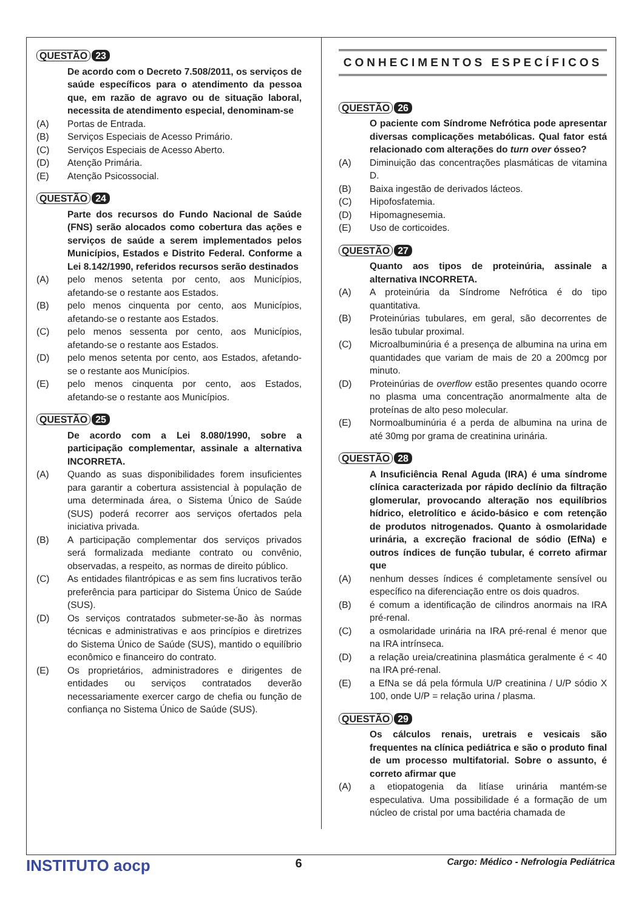QUESTÃO 23
De acordo com o Decreto 7.508/2011, os serviços de saúde específicos para o atendimento da pessoa que, em razão de agravo ou de situação laboral, necessita de atendimento especial, denominam-se
(A) Portas de Entrada.
(B) Serviços Especiais de Acesso Primário.
(C) Serviços Especiais de Acesso Aberto.
(D) Atenção Primária.
(E) Atenção Psicossocial.
QUESTÃO 24
Parte dos recursos do Fundo Nacional de Saúde (FNS) serão alocados como cobertura das ações e serviços de saúde a serem implementados pelos Municípios, Estados e Distrito Federal. Conforme a Lei 8.142/1990, referidos recursos serão destinados
(A) pelo menos setenta por cento, aos Municípios, afetando-se o restante aos Estados.
(B) pelo menos cinquenta por cento, aos Municípios, afetando-se o restante aos Estados.
(C) pelo menos sessenta por cento, aos Municípios, afetando-se o restante aos Estados.
(D) pelo menos setenta por cento, aos Estados, afetando-se o restante aos Municípios.
(E) pelo menos cinquenta por cento, aos Estados, afetando-se o restante aos Municípios.
QUESTÃO 25
De acordo com a Lei 8.080/1990, sobre a participação complementar, assinale a alternativa INCORRETA.
(A) Quando as suas disponibilidades forem insuficientes para garantir a cobertura assistencial à população de uma determinada área, o Sistema Único de Saúde (SUS) poderá recorrer aos serviços ofertados pela iniciativa privada.
(B) A participação complementar dos serviços privados será formalizada mediante contrato ou convênio, observadas, a respeito, as normas de direito público.
(C) As entidades filantrópicas e as sem fins lucrativos terão preferência para participar do Sistema Único de Saúde (SUS).
(D) Os serviços contratados submeter-se-ão às normas técnicas e administrativas e aos princípios e diretrizes do Sistema Único de Saúde (SUS), mantido o equilíbrio econômico e financeiro do contrato.
(E) Os proprietários, administradores e dirigentes de entidades ou serviços contratados deverão necessariamente exercer cargo de chefia ou função de confiança no Sistema Único de Saúde (SUS).
CONHECIMENTOS ESPECÍFICOS
QUESTÃO 26
O paciente com Síndrome Nefrótica pode apresentar diversas complicações metabólicas. Qual fator está relacionado com alterações do turn over ósseo?
(A) Diminuição das concentrações plasmáticas de vitamina D.
(B) Baixa ingestão de derivados lácteos.
(C) Hipofosfatemia.
(D) Hipomagnesemia.
(E) Uso de corticoides.
QUESTÃO 27
Quanto aos tipos de proteinúria, assinale a alternativa INCORRETA.
(A) A proteinúria da Síndrome Nefrótica é do tipo quantitativa.
(B) Proteinúrias tubulares, em geral, são decorrentes de lesão tubular proximal.
(C) Microalbuminúria é a presença de albumina na urina em quantidades que variam de mais de 20 a 200mcg por minuto.
(D) Proteinúrias de overflow estão presentes quando ocorre no plasma uma concentração anormalmente alta de proteínas de alto peso molecular.
(E) Normoalbuminúria é a perda de albumina na urina de até 30mg por grama de creatinina urinária.
QUESTÃO 28
A Insuficiência Renal Aguda (IRA) é uma síndrome clínica caracterizada por rápido declínio da filtração glomerular, provocando alteração nos equilíbrios hídrico, eletrolítico e ácido-básico e com retenção de produtos nitrogenados. Quanto à osmolaridade urinária, a excreção fracional de sódio (EfNa) e outros índices de função tubular, é correto afirmar que
(A) nenhum desses índices é completamente sensível ou específico na diferenciação entre os dois quadros.
(B) é comum a identificação de cilindros anormais na IRA pré-renal.
(C) a osmolaridade urinária na IRA pré-renal é menor que na IRA intrínseca.
(D) a relação ureia/creatinina plasmática geralmente é < 40 na IRA pré-renal.
(E) a EfNa se dá pela fórmula U/P creatinina / U/P sódio X 100, onde U/P = relação urina / plasma.
QUESTÃO 29
Os cálculos renais, uretrais e vesicais são frequentes na clínica pediátrica e são o produto final de um processo multifatorial. Sobre o assunto, é correto afirmar que
(A) a etiopatogenia da litíase urinária mantém-se especulativa. Uma possibilidade é a formação de um núcleo de cristal por uma bactéria chamada de
INSTITUTO aocp 6 Cargo: Médico - Nefrologia Pediátrica